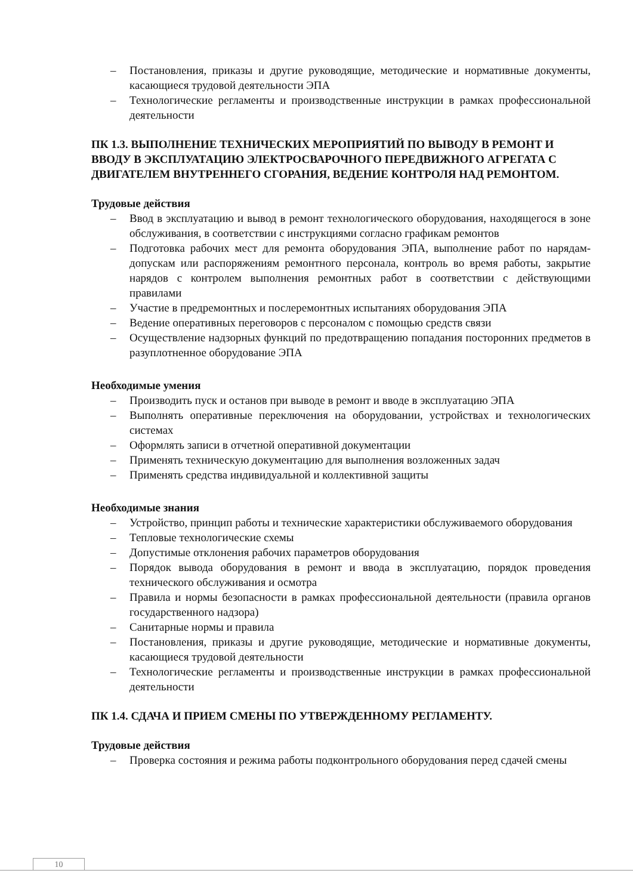– Постановления, приказы и другие руководящие, методические и нормативные документы, касающиеся трудовой деятельности ЭПА
– Технологические регламенты и производственные инструкции в рамках профессиональной деятельности
ПК 1.3. ВЫПОЛНЕНИЕ ТЕХНИЧЕСКИХ МЕРОПРИЯТИЙ ПО ВЫВОДУ В РЕМОНТ И ВВОДУ В ЭКСПЛУАТАЦИЮ ЭЛЕКТРОСВАРОЧНОГО ПЕРЕДВИЖНОГО АГРЕГАТА С ДВИГАТЕЛЕМ ВНУТРЕННЕГО СГОРАНИЯ, ВЕДЕНИЕ КОНТРОЛЯ НАД РЕМОНТОМ.
Трудовые действия
– Ввод в эксплуатацию и вывод в ремонт технологического оборудования, находящегося в зоне обслуживания, в соответствии с инструкциями согласно графикам ремонтов
– Подготовка рабочих мест для ремонта оборудования ЭПА, выполнение работ по нарядам-допускам или распоряжениям ремонтного персонала, контроль во время работы, закрытие нарядов с контролем выполнения ремонтных работ в соответствии с действующими правилами
– Участие в предремонтных и послеремонтных испытаниях оборудования ЭПА
– Ведение оперативных переговоров с персоналом с помощью средств связи
– Осуществление надзорных функций по предотвращению попадания посторонних предметов в разуплотненное оборудование ЭПА
Необходимые умения
– Производить пуск и останов при выводе в ремонт и вводе в эксплуатацию ЭПА
– Выполнять оперативные переключения на оборудовании, устройствах и технологических системах
– Оформлять записи в отчетной оперативной документации
– Применять техническую документацию для выполнения возложенных задач
– Применять средства индивидуальной и коллективной защиты
Необходимые знания
– Устройство, принцип работы и технические характеристики обслуживаемого оборудования
– Тепловые технологические схемы
– Допустимые отклонения рабочих параметров оборудования
– Порядок вывода оборудования в ремонт и ввода в эксплуатацию, порядок проведения технического обслуживания и осмотра
– Правила и нормы безопасности в рамках профессиональной деятельности (правила органов государственного надзора)
– Санитарные нормы и правила
– Постановления, приказы и другие руководящие, методические и нормативные документы, касающиеся трудовой деятельности
– Технологические регламенты и производственные инструкции в рамках профессиональной деятельности
ПК 1.4. СДАЧА И ПРИЕМ СМЕНЫ ПО УТВЕРЖДЕННОМУ РЕГЛАМЕНТУ.
Трудовые действия
– Проверка состояния и режима работы подконтрольного оборудования перед сдачей смены
10